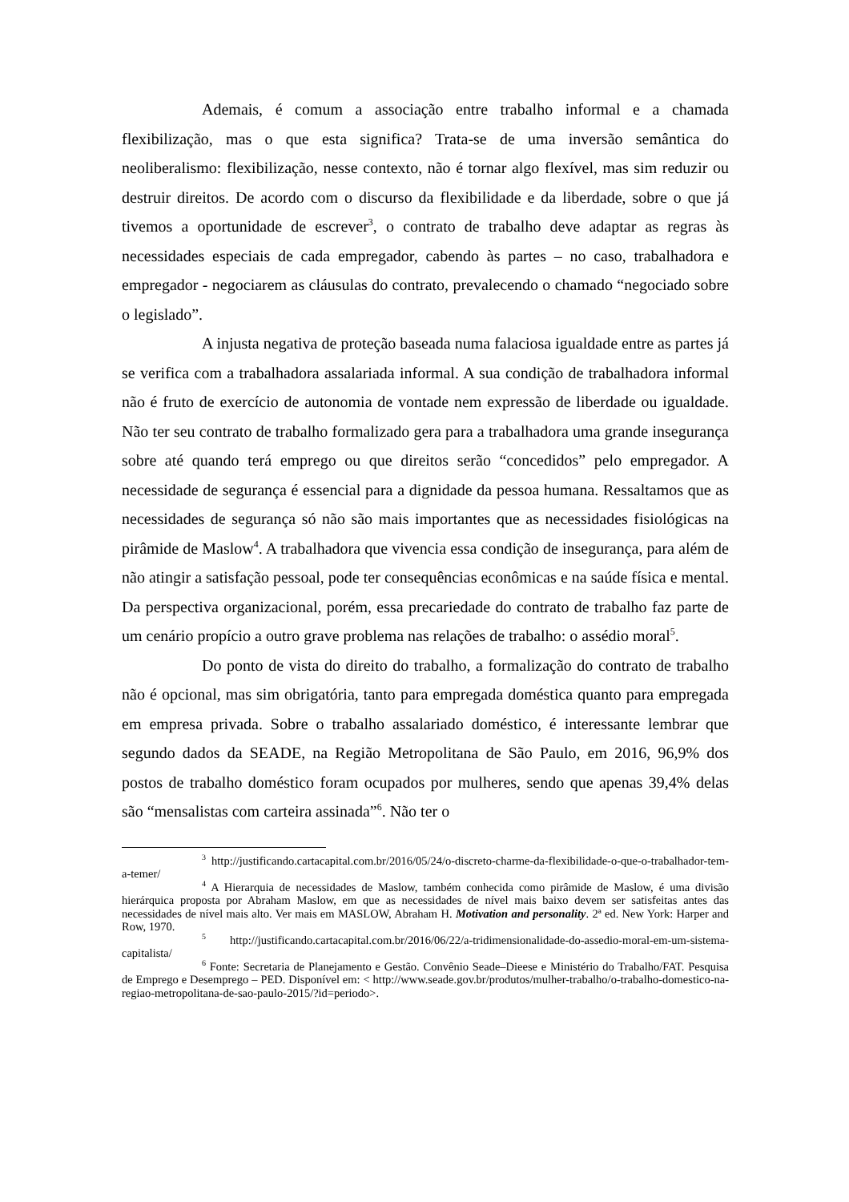Ademais, é comum a associação entre trabalho informal e a chamada flexibilização, mas o que esta significa? Trata-se de uma inversão semântica do neoliberalismo: flexibilização, nesse contexto, não é tornar algo flexível, mas sim reduzir ou destruir direitos. De acordo com o discurso da flexibilidade e da liberdade, sobre o que já tivemos a oportunidade de escrever<sup>3</sup>, o contrato de trabalho deve adaptar as regras às necessidades especiais de cada empregador, cabendo às partes – no caso, trabalhadora e empregador - negociarem as cláusulas do contrato, prevalecendo o chamado “negociado sobre o legislado”.
A injusta negativa de proteção baseada numa falaciosa igualdade entre as partes já se verifica com a trabalhadora assalariada informal. A sua condição de trabalhadora informal não é fruto de exercício de autonomia de vontade nem expressão de liberdade ou igualdade. Não ter seu contrato de trabalho formalizado gera para a trabalhadora uma grande insegurança sobre até quando terá emprego ou que direitos serão “concedidos” pelo empregador. A necessidade de segurança é essencial para a dignidade da pessoa humana. Ressaltamos que as necessidades de segurança só não são mais importantes que as necessidades fisiológicas na pirâmide de Maslow<sup>4</sup>. A trabalhadora que vivencia essa condição de insegurança, para além de não atingir a satisfação pessoal, pode ter consequências econômicas e na saúde física e mental. Da perspectiva organizacional, porém, essa precariedade do contrato de trabalho faz parte de um cenário propício a outro grave problema nas relações de trabalho: o assédio moral<sup>5</sup>.
Do ponto de vista do direito do trabalho, a formalização do contrato de trabalho não é opcional, mas sim obrigatória, tanto para empregada doméstica quanto para empregada em empresa privada. Sobre o trabalho assalariado doméstico, é interessante lembrar que segundo dados da SEADE, na Região Metropolitana de São Paulo, em 2016, 96,9% dos postos de trabalho doméstico foram ocupados por mulheres, sendo que apenas 39,4% delas são “mensalistas com carteira assinada”<sup>6</sup>. Não ter o
<sup>3</sup> http://justificando.cartacapital.com.br/2016/05/24/o-discreto-charme-da-flexibilidade-o-que-o-trabalhador-tem-a-temer/
<sup>4</sup> A Hierarquia de necessidades de Maslow, também conhecida como pirâmide de Maslow, é uma divisão hierárquica proposta por Abraham Maslow, em que as necessidades de nível mais baixo devem ser satisfeitas antes das necessidades de nível mais alto. Ver mais em MASLOW, Abraham H. Motivation and personality. 2ª ed. New York: Harper and Row, 1970.
<sup>5</sup> http://justificando.cartacapital.com.br/2016/06/22/a-tridimensionalidade-do-assedio-moral-em-um-sistema-capitalista/
<sup>6</sup> Fonte: Secretaria de Planejamento e Gestão. Convênio Seade–Dieese e Ministério do Trabalho/FAT. Pesquisa de Emprego e Desemprego – PED. Disponível em: < http://www.seade.gov.br/produtos/mulher-trabalho/o-trabalho-domestico-na-regiao-metropolitana-de-sao-paulo-2015/?id=periodo>.